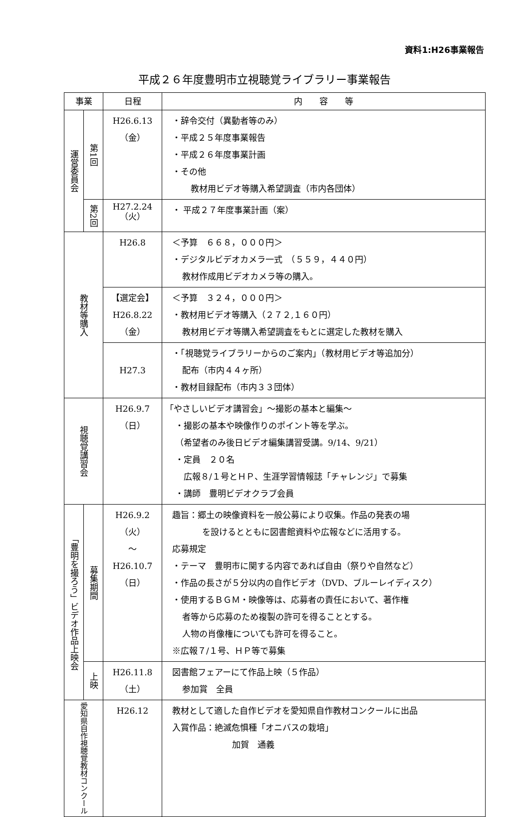資料1:H26事業報告
平成２６年度豊明市立視聴覚ライブラリー事業報告
| 事業 | | 日程 | 内 容 等 |
| --- | --- | --- | --- |
| 運営委員会 | 第1回 | H26.6.13 （金） | ・辞令交付（異動者等のみ） ・平成２５年度事業報告 ・平成２６年度事業計画 ・その他 教材用ビデオ等購入希望調査（市内各団体） |
| | 第2回 | H27.2.24 （火） | ・ 平成２７年度事業計画（案） |
| 教材等購入 | | H26.8 | ＜予算 ６６８，０００円＞ ・デジタルビデオカメラ一式 （５５９，４４０円） 教材作成用ビデオカメラ等の購入。 |
| | | 【選定会】 H26.8.22 （金） | ＜予算 ３２４，０００円＞ ・教材用ビデオ等購入（２７２,１６０円） 教材用ビデオ等購入希望調査をもとに選定した教材を購入 |
| | | H27.3 | ・「視聴覚ライブラリーからのご案内」（教材用ビデオ等追加分） 配布（市内４４ヶ所） ・教材目録配布（市内３３団体） |
| 視聴覚講習会 | | H26.9.7 （日） | 「やさしいビデオ講習会」～撮影の基本と編集～ ・撮影の基本や映像作りのポイント等を学ぶ。 （希望者のみ後日ビデオ編集講習受講。9/14、9/21） ・定員 ２０名 広報８/１号とＨＰ、生涯学習情報誌「チャレンジ」で募集 ・講師 豊明ビデオクラブ会員 |
| 「豊明を撮ろう」ビデオ作品上映会 | 募集期間 | H26.9.2 （火） ～ H26.10.7 （日） | 趣旨：郷土の映像資料を一般公募により収集。作品の発表の場 を設けるとともに図書館資料や広報などに活用する。 応募規定 ・テーマ 豊明市に関する内容であれば自由（祭りや自然など） ・作品の長さが５分以内の自作ビデオ（DVD、ブルーレイディスク） ・使用するＢＧＭ・映像等は、応募者の責任において、著作権 者等から応募のため複製の許可を得ることとする。 人物の肖像権についても許可を得ること。 ※広報７/１号、ＨＰ等で募集 |
| | 上映 | H26.11.8 （土） | 図書館フェアーにて作品上映（５作品） 参加賞 全員 |
| 愛知県自作視聴覚教材コンクール | | H26.12 | 教材として適した自作ビデオを愛知県自作教材コンクールに出品 入賞作品：絶滅危惧種「オニバスの栽培」 加賀 通義 |